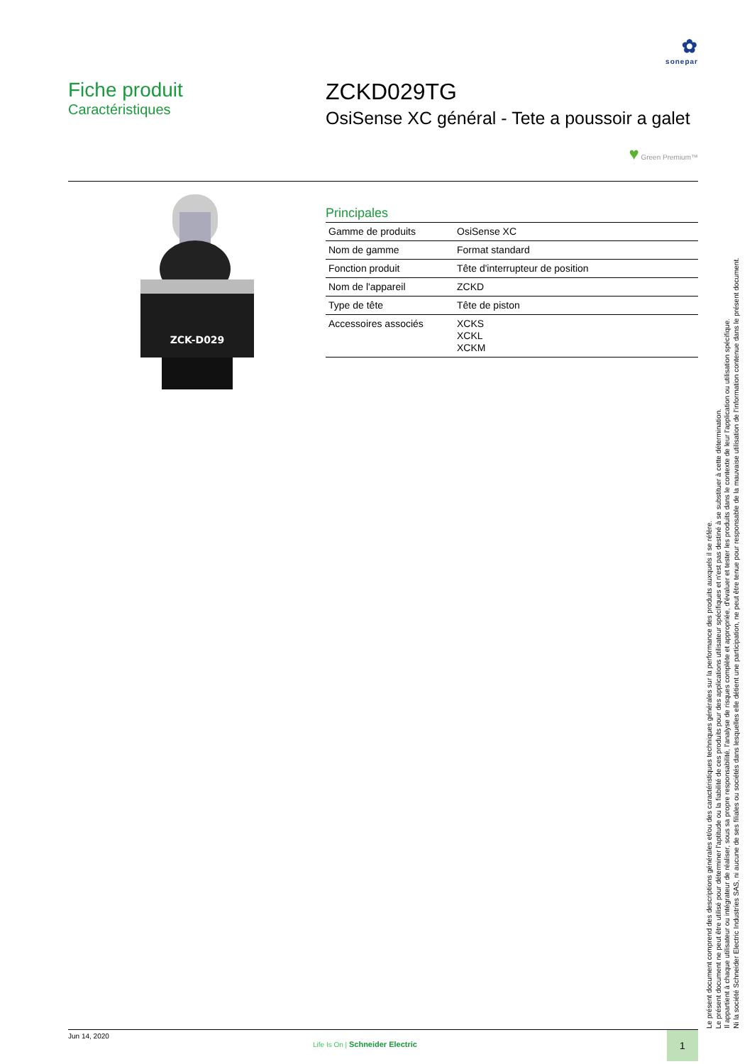✿
sonepar
Fiche produit
Caractéristiques
ZCKD029TG
OsiSense XC général - Tete a poussoir a galet
♥ Green Premium™
ZCK-D029
Principales
| Gamme de produits | OsiSense XC |
| Nom de gamme | Format standard |
| Fonction produit | Tête d'interrupteur de position |
| Nom de l'appareil | ZCKD |
| Type de tête | Tête de piston |
| Accessoires associés | XCKS XCKL XCKM |
Le présent document comprend des descriptions générales et/ou des caractéristiques techniques générales sur la performance des produits auxquels il se réfère.
Le présent document ne peut être utilisé pour déterminer l'aptitude ou la fiabilité de ces produits pour des applications utilisateur spécifiques et n'est pas destiné à se substituer à cette détermination.
Il appartient à chaque utilisateur ou intégrateur de réaliser, sous sa propre responsabilité, l'analyse de risques complète et appropriée, d'évaluer et tester les produits dans le contexte de leur l'application ou utilisation spécifique.
Ni la société Schneider Electric Industries SAS, ni aucune de ses filiales ou sociétés dans lesquelles elle détient une participation, ne peut être tenue pour responsable de la mauvaise utilisation de l'information contenue dans le présent document.
Jun 14, 2020
Life Is On | Schneider Electric
1